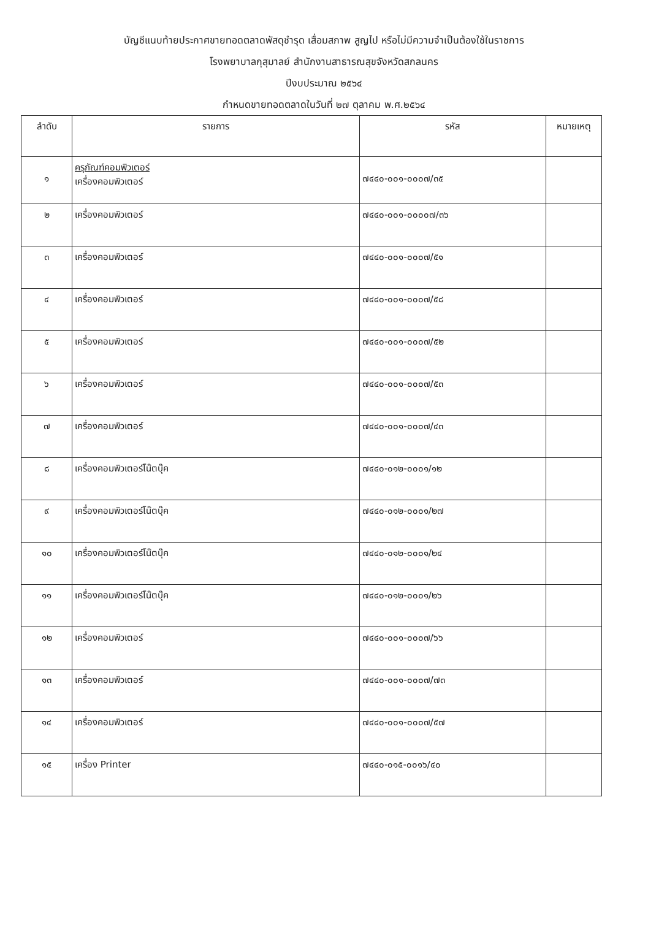บัญชีแนบท้ายประกาศขายทอดตลาดพัสดุชำรุด เสื่อมสภาพ สูญไป หรือไม่มีความจำเป็นต้องใช้ในราชการ
โรงพยาบาลกุสุมาลย์ สำนักงานสาธารณสุขจังหวัดสกลนคร
ปีงบประมาณ ๒๕๖๔
กำหนดขายทอดตลาดในวันที่ ๒๗ ตุลาคม พ.ศ.๒๕๖๔
| ลำดับ | รายการ | รหัส | หมายเหตุ |
| --- | --- | --- | --- |
| ๑ | ครุภัณฑ์คอมพิวเตอร์ เครื่องคอมพิวเตอร์ | ๗๔๔๐-๐๐๑-๐๐๐๗/๓๕ | |
| ๒ | เครื่องคอมพิวเตอร์ | ๗๔๔๐-๐๐๑-๐๐๐๐๗/๓๖ | |
| ๓ | เครื่องคอมพิวเตอร์ | ๗๔๔๐-๐๐๑-๐๐๐๗/๕๑ | |
| ๔ | เครื่องคอมพิวเตอร์ | ๗๔๔๐-๐๐๑-๐๐๐๗/๕๘ | |
| ๕ | เครื่องคอมพิวเตอร์ | ๗๔๔๐-๐๐๑-๐๐๐๗/๕๒ | |
| ๖ | เครื่องคอมพิวเตอร์ | ๗๔๔๐-๐๐๑-๐๐๐๗/๕๓ | |
| ๗ | เครื่องคอมพิวเตอร์ | ๗๔๔๐-๐๐๑-๐๐๐๗/๔๓ | |
| ๘ | เครื่องคอมพิวเตอร์โน๊ตบุ๊ค | ๗๔๔๐-๐๑๒-๐๐๐๑/๑๒ | |
| ๙ | เครื่องคอมพิวเตอร์โน๊ตบุ๊ค | ๗๔๔๐-๐๑๒-๐๐๐๑/๒๗ | |
| ๑๐ | เครื่องคอมพิวเตอร์โน๊ตบุ๊ค | ๗๔๔๐-๐๑๒-๐๐๐๑/๒๔ | |
| ๑๑ | เครื่องคอมพิวเตอร์โน๊ตบุ๊ค | ๗๔๔๐-๐๑๒-๐๐๐๑/๒๖ | |
| ๑๒ | เครื่องคอมพิวเตอร์ | ๗๔๔๐-๐๐๑-๐๐๐๗/๖๖ | |
| ๑๓ | เครื่องคอมพิวเตอร์ | ๗๔๔๐-๐๐๑-๐๐๐๗/๗๓ | |
| ๑๔ | เครื่องคอมพิวเตอร์ | ๗๔๔๐-๐๐๑-๐๐๐๗/๕๗ | |
| ๑๕ | เครื่อง Printer | ๗๔๔๐-๐๑๕-๐๐๑๖/๔๐ | |